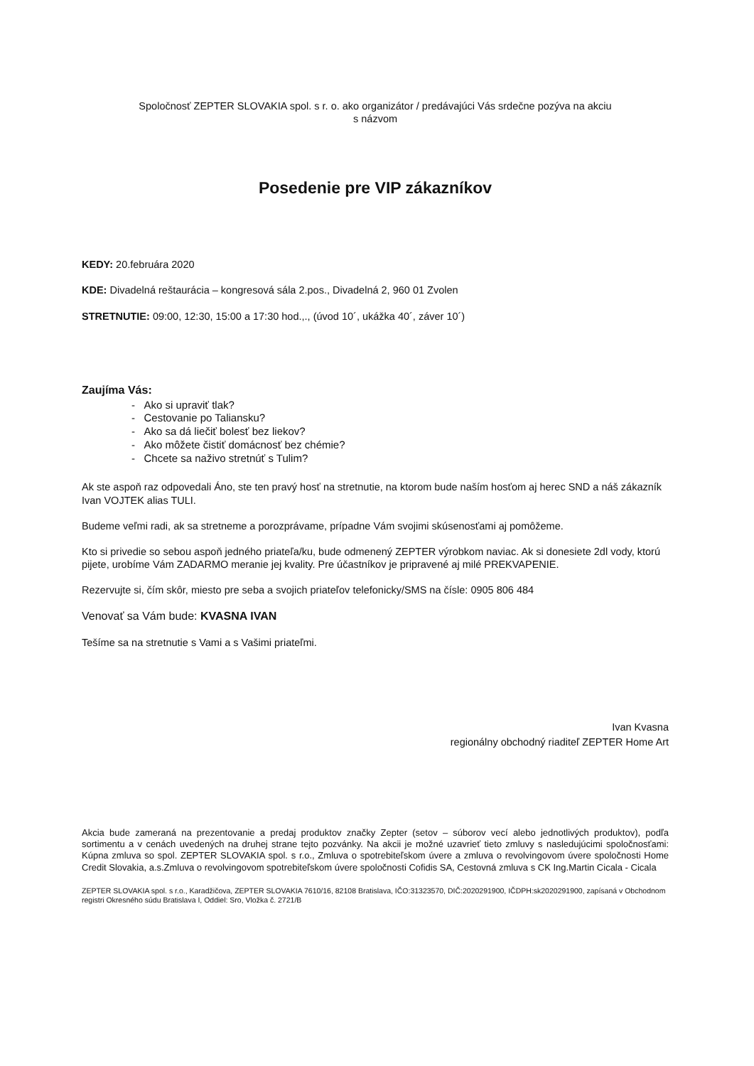Spoločnosť ZEPTER SLOVAKIA spol. s r. o. ako organizátor / predávajúci Vás srdečne pozýva na akciu
s názvom
Posedenie pre VIP zákazníkov
KEDY: 20.februára 2020
KDE: Divadelná reštaurácia – kongresová sála 2.pos., Divadelná 2, 960 01 Zvolen
STRETNUTIE: 09:00, 12:30, 15:00 a 17:30 hod.,., (úvod 10´, ukážka 40´, záver 10´)
Zaujíma Vás:
- Ako si upraviť tlak?
- Cestovanie po Taliansku?
- Ako sa dá liečiť bolesť bez liekov?
- Ako môžete čistiť domácnosť bez chémie?
- Chcete sa naživo stretnúť s Tulim?
Ak ste aspoň raz odpovedali Áno, ste ten pravý hosť na stretnutie, na ktorom bude naším hosťom aj herec SND a náš zákazník Ivan VOJTEK alias TULI.
Budeme veľmi radi, ak sa stretneme a porozprávame, prípadne Vám svojimi skúsenosťami aj pomôžeme.
Kto si privedie so sebou aspoň jedného priateľa/ku, bude odmenený ZEPTER výrobkom naviac. Ak si donesiete 2dl vody, ktorú pijete, urobíme Vám ZADARMO meranie jej kvality. Pre účastníkov je pripravené aj milé PREKVAPENIE.
Rezervujte si, čím skôr, miesto pre seba a svojich priateľov telefonicky/SMS na čísle: 0905 806 484
Venovať sa Vám bude: KVASNA IVAN
Tešíme sa na stretnutie s Vami a s Vašimi priateľmi.
Ivan Kvasna
regionálny obchodný riaditeľ ZEPTER Home Art
Akcia bude zameraná na prezentovanie a predaj produktov značky Zepter (setov – súborov vecí alebo jednotlivých produktov), podľa sortimentu a v cenách uvedených na druhej strane tejto pozvánky. Na akcii je možné uzavrieť tieto zmluvy s nasledujúcimi spoločnosťami: Kúpna zmluva so spol. ZEPTER SLOVAKIA spol. s r.o., Zmluva o spotrebiteľskom úvere a zmluva o revolvingovom úvere spoločnosti Home Credit Slovakia, a.s.Zmluva o revolvingovom spotrebiteľskom úvere spoločnosti Cofidis SA, Cestovná zmluva s CK Ing.Martin Cicala - Cicala
ZEPTER SLOVAKIA spol. s r.o., Karadžičova, ZEPTER SLOVAKIA 7610/16, 82108 Bratislava, IČO:31323570, DIČ:2020291900, IČDPH:sk2020291900, zapísaná v Obchodnom registri Okresného súdu Bratislava I, Oddiel: Sro, Vložka č. 2721/B